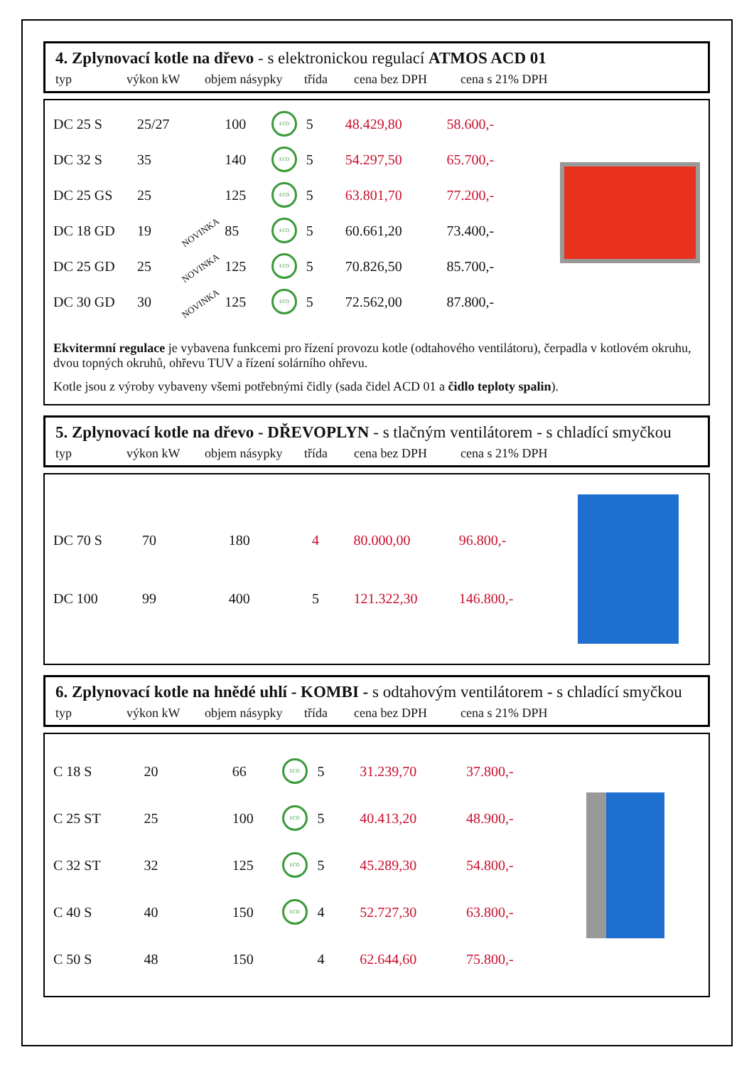4. Zplynovací kotle na dřevo - s elektronickou regulací ATMOS ACD 01
typ výkon kW objem násypky třída cena bez DPH cena s 21% DPH
| DC 25 S | 25/27 | | 100 | ECO | 5 | 48.429,80 | 58.600,- |
| DC 32 S | 35 | | 140 | ECO | 5 | 54.297,50 | 65.700,- |
| DC 25 GS | 25 | | 125 | ECO | 5 | 63.801,70 | 77.200,- |
| DC 18 GD | 19 | NOVINKA | 85 | ECO | 5 | 60.661,20 | 73.400,- |
| DC 25 GD | 25 | NOVINKA | 125 | ECO | 5 | 70.826,50 | 85.700,- |
| DC 30 GD | 30 | NOVINKA | 125 | ECO | 5 | 72.562,00 | 87.800,- |
Ekvitermní regulace je vybavena funkcemi pro řízení provozu kotle (odtahového ventilátoru), čerpadla v kotlovém okruhu, dvou topných okruhů, ohřevu TUV a řízení solárního ohřevu.
Kotle jsou z výroby vybaveny všemi potřebnými čidly (sada čidel ACD 01 a čidlo teploty spalin).
5. Zplynovací kotle na dřevo - DŘEVOPLYN - s tlačným ventilátorem - s chladící smyčkou
typ výkon kW objem násypky třída cena bez DPH cena s 21% DPH
| DC 70 S | 70 | 180 | | 4 | 80.000,00 | 96.800,- |
| DC 100 | 99 | 400 | | 5 | 121.322,30 | 146.800,- |
6. Zplynovací kotle na hnědé uhlí - KOMBI - s odtahovým ventilátorem - s chladící smyčkou
typ výkon kW objem násypky třída cena bez DPH cena s 21% DPH
| C 18 S | 20 | 66 | ECO | 5 | 31.239,70 | 37.800,- |
| C 25 ST | 25 | 100 | ECO | 5 | 40.413,20 | 48.900,- |
| C 32 ST | 32 | 125 | ECO | 5 | 45.289,30 | 54.800,- |
| C 40 S | 40 | 150 | ECO | 4 | 52.727,30 | 63.800,- |
| C 50 S | 48 | 150 | | 4 | 62.644,60 | 75.800,- |